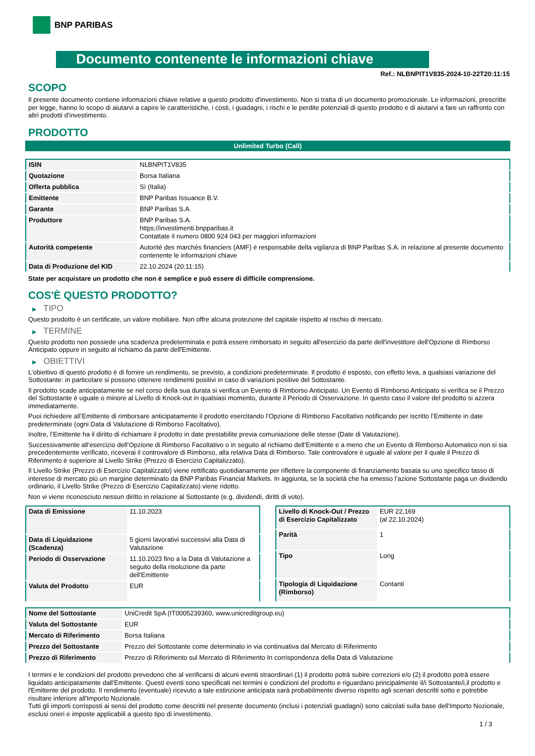BNP PARIBAS
Documento contenente le informazioni chiave
Ref.: NLBNPIT1V835-2024-10-22T20:11:15
SCOPO
Il presente documento contiene informazioni chiave relative a questo prodotto d'investimento. Non si tratta di un documento promozionale. Le informazioni, prescritte per legge, hanno lo scopo di aiutarvi a capire le caratteristiche, i costi, i guadagni, i rischi e le perdite potenziali di questo prodotto e di aiutarvi a fare un raffronto con altri prodotti d'investimento.
PRODOTTO
Unlimited Turbo (Call)
| ISIN | NLBNPIT1V835 |
| Quotazione | Borsa Italiana |
| Offerta pubblica | Sì (Italia) |
| Emittente | BNP Paribas Issuance B.V. |
| Garante | BNP Paribas S.A. |
| Produttore | BNP Paribas S.A. https://investimenti.bnpparibas.it Contattate il numero 0800 924 043 per maggiori informazioni |
| Autorità competente | Autorité des marchés financiers (AMF) è responsabile della vigilanza di BNP Paribas S.A. in relazione al presente documento contenente le informazioni chiave |
| Data di Produzione del KID | 22.10.2024 (20:11:15) |
State per acquistare un prodotto che non è semplice e può essere di difficile comprensione.
COS'È QUESTO PRODOTTO?
▶ TIPO
Questo prodotto è un certificate, un valore mobiliare. Non offre alcuna protezione del capitale rispetto al rischio di mercato.
▶ TERMINE
Questo prodotto non possiede una scadenza predeterminata e potrà essere rimborsato in seguito all'esercizio da parte dell'investitore dell'Opzione di Rimborso Anticipato oppure in seguito al richiamo da parte dell'Emittente.
▶ OBIETTIVI
L’obiettivo di questo prodotto è di fornire un rendimento, se previsto, a condizioni predeterminate. Il prodotto è esposto, con effetto leva, a qualsiasi variazione del Sottostante: in particolare si possono ottenere rendimenti positivi in caso di variazioni positive del Sottostante.
Il prodotto scade anticipatamente se nel corso della sua durata si verifica un Evento di Rimborso Anticipato. Un Evento di Rimborso Anticipato si verifica se il Prezzo del Sottostante è uguale o minore al Livello di Knock-out in qualsiasi momento, durante il Periodo di Osservazione. In questo caso il valore del prodotto si azzera immediatamente.
Puoi richiedere all’Emittente di rimborsare anticipatamente il prodotto esercitando l’Opzione di Rimborso Facoltativo notificando per iscritto l’Emittente in date predeterminate (ogni Data di Valutazione di Rimborso Facoltativo).
Inoltre, l’Emittente ha il diritto di richiamare il prodotto in date prestabilite previa comuniazione delle stesse (Date di Valutazione).
Successivamente all’esercizio dell’Opzione di Rimborso Facoltativo o in seguito al richiamo dell’Emittente e a meno che un Evento di Rimborso Automatico non si sia precedentemente verificato, riceverai il controvalore di Rimborso, alla relativa Data di Rimborso. Tale controvalore è uguale al valore per il quale il Prezzo di Riferimento è superiore al Livello Strike (Prezzo di Esercizio Capitalizzato).
Il Livello Strike (Prezzo di Esercizio Capitalizzato) viene rettificato quotidianamente per riflettere la componente di finanziamento basata su uno specifico tasso di interesse di mercato più un margine determinato da BNP Paribas Financial Markets. In aggiunta, se la società che ha emesso l’azione Sottostante paga un dividendo ordinario, il Livello Strike (Prezzo di Esercizio Capitalizzato) viene ridotto.
Non vi viene riconosciuto nessun diritto in relazione al Sottostante (e.g. dividendi, diritti di voto).
| Data di Emissione | 11.10.2023 |
| Data di Liquidazione (Scadenza) | 5 giorni lavorativi successivi alla Data di Valutazione |
| Periodo di Osservazione | 11.10.2023 fino a la Data di Valutazione a seguito della risoluzione da parte dell'Emittente |
| Valuta del Prodotto | EUR |
| Livello di Knock-Out / Prezzo di Esercizio Capitalizzato | EUR 22,169 (al 22.10.2024) |
| Parità | 1 |
| Tipo | Long |
| Tipologia di Liquidazione (Rimborso) | Contanti |
| Nome del Sottostante | UniCredit SpA (IT0005239360, www.unicreditgroup.eu) |
| Valuta del Sottostante | EUR |
| Mercato di Riferimento | Borsa Italiana |
| Prezzo del Sottostante | Prezzo del Sottostante come determinato in via continuativa dal Mercato di Riferimento |
| Prezzo di Riferimento | Prezzo di Riferimento sul Mercato di Riferimento In corrispondenza della Data di Valutazione |
I termini e le condizioni del prodotto prevedono che al verificarsi di alcuni eventi straordinari (1) il prodotto potrà subire correzioni e/o (2) il prodotto potrà essere liquidato anticipatamente dall'Emittente. Questi eventi sono specificati nei termini e condizioni del prodotto e riguardano principalmente il/i Sottostante/i,il prodotto e l'Emittente del prodotto. Il rendimento (eventuale) ricevuto a tale estinzione anticipata sarà probabilmente diverso rispetto agli scenari descritti sotto e potrebbe risultare inferiore all'Importo Nozionale.
Tutti gli importi corrisposti ai sensi del prodotto come descritti nel presente documento (inclusi i potenziali guadagni) sono calcolati sulla base dell'Importo Nozionale, esclusi oneri e imposte applicabili a questo tipo di investimento.
1 / 3